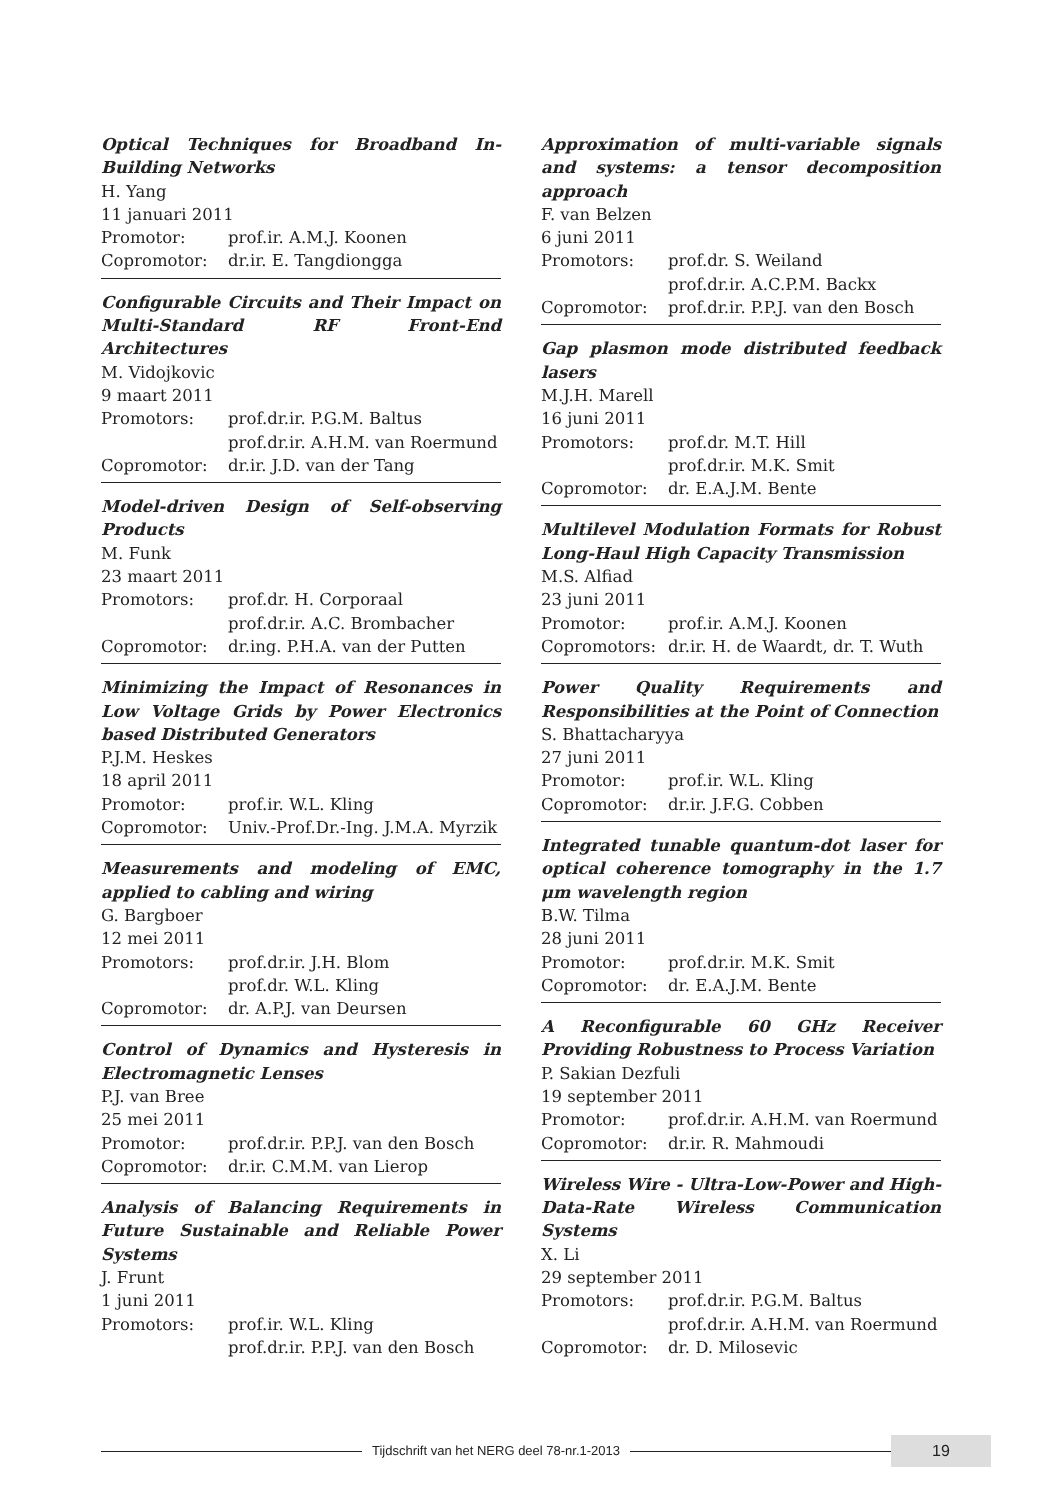Optical Techniques for Broadband In-Building Networks
H. Yang
11 januari 2011
Promotor: prof.ir. A.M.J. Koonen
Copromotor: dr.ir. E. Tangdiongga
Configurable Circuits and Their Impact on Multi-Standard RF Front-End Architectures
M. Vidojkovic
9 maart 2011
Promotors: prof.dr.ir. P.G.M. Baltus
prof.dr.ir. A.H.M. van Roermund
Copromotor: dr.ir. J.D. van der Tang
Model-driven Design of Self-observing Products
M. Funk
23 maart 2011
Promotors: prof.dr. H. Corporaal
prof.dr.ir. A.C. Brombacher
Copromotor: dr.ing. P.H.A. van der Putten
Minimizing the Impact of Resonances in Low Voltage Grids by Power Electronics based Distributed Generators
P.J.M. Heskes
18 april 2011
Promotor: prof.ir. W.L. Kling
Copromotor: Univ.-Prof.Dr.-Ing. J.M.A. Myrzik
Measurements and modeling of EMC, applied to cabling and wiring
G. Bargboer
12 mei 2011
Promotors: prof.dr.ir. J.H. Blom
prof.dr. W.L. Kling
Copromotor: dr. A.P.J. van Deursen
Control of Dynamics and Hysteresis in Electromagnetic Lenses
P.J. van Bree
25 mei 2011
Promotor: prof.dr.ir. P.P.J. van den Bosch
Copromotor: dr.ir. C.M.M. van Lierop
Analysis of Balancing Requirements in Future Sustainable and Reliable Power Systems
J. Frunt
1 juni 2011
Promotors: prof.ir. W.L. Kling
prof.dr.ir. P.P.J. van den Bosch
Approximation of multi-variable signals and systems: a tensor decomposition approach
F. van Belzen
6 juni 2011
Promotors: prof.dr. S. Weiland
prof.dr.ir. A.C.P.M. Backx
Copromotor: prof.dr.ir. P.P.J. van den Bosch
Gap plasmon mode distributed feedback lasers
M.J.H. Marell
16 juni 2011
Promotors: prof.dr. M.T. Hill
prof.dr.ir. M.K. Smit
Copromotor: dr. E.A.J.M. Bente
Multilevel Modulation Formats for Robust Long-Haul High Capacity Transmission
M.S. Alfiad
23 juni 2011
Promotor: prof.ir. A.M.J. Koonen
Copromotors: dr.ir. H. de Waardt, dr. T. Wuth
Power Quality Requirements and Responsibilities at the Point of Connection
S. Bhattacharyya
27 juni 2011
Promotor: prof.ir. W.L. Kling
Copromotor: dr.ir. J.F.G. Cobben
Integrated tunable quantum-dot laser for optical coherence tomography in the 1.7 μm wavelength region
B.W. Tilma
28 juni 2011
Promotor: prof.dr.ir. M.K. Smit
Copromotor: dr. E.A.J.M. Bente
A Reconfigurable 60 GHz Receiver Providing Robustness to Process Variation
P. Sakian Dezfuli
19 september 2011
Promotor: prof.dr.ir. A.H.M. van Roermund
Copromotor: dr.ir. R. Mahmoudi
Wireless Wire - Ultra-Low-Power and High-Data-Rate Wireless Communication Systems
X. Li
29 september 2011
Promotors: prof.dr.ir. P.G.M. Baltus
prof.dr.ir. A.H.M. van Roermund
Copromotor: dr. D. Milosevic
Tijdschrift van het NERG deel 78-nr.1-2013
19